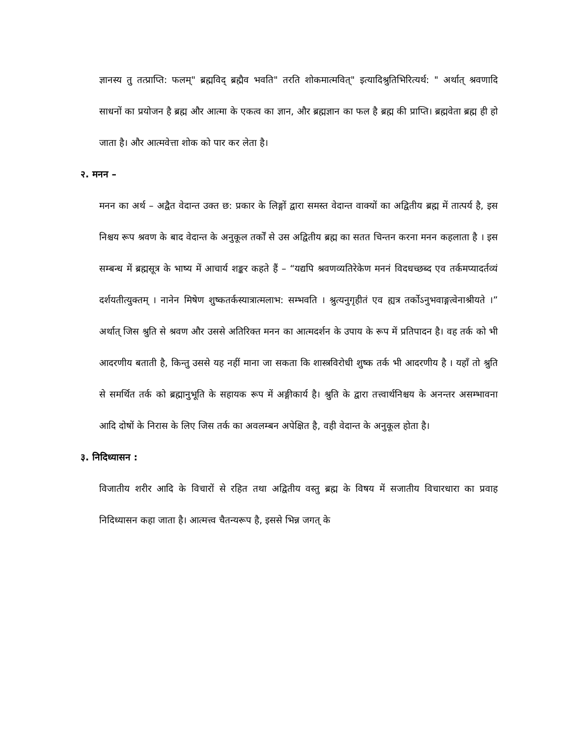ज्ञानस्य तु तत्प्राप्ति: फलम्" ब्रह्मविद् ब्रह्मैव भवति" तरति शोकमात्मवित्" इत्यादिश्रुतिभिरित्यर्थ: " अर्थात् श्रवणादि साधनों का प्रयोजन है ब्रह्म और आत्मा के एकत्व का ज्ञान, और ब्रह्मज्ञान का फल है ब्रह्म की प्राप्ति। ब्रह्मवेता ब्रह्म ही हो जाता है। और आत्मवेत्ता शोक को पार कर लेता है।
२. मनन –
मनन का अर्थ – अद्वैत वेदान्त उक्त छ: प्रकार के लिङ्गों द्वारा समस्त वेदान्त वाक्यों का अद्वितीय ब्रह्म में तात्पर्य है, इस निश्चय रूप श्रवण के बाद वेदान्त के अनुकूल तर्कों से उस अद्वितीय ब्रह्म का सतत चिन्तन करना मनन कहलाता है । इस सम्बन्ध में ब्रह्मसूत्र के भाष्य में आचार्य शङ्कर कहते हैं – “यद्यपि श्रवणव्यतिरेकेण मननं विदधच्छब्द एव तर्कमप्यादर्तव्यं दर्शयतीत्युक्तम् । नानेन मिषेण शुष्कतर्कस्यात्रात्मलाभ: सम्भवति । श्रुत्यनुगृहीतं एव ह्यत्र तर्कोऽनुभवाङ्गत्वेनाश्रीयते ।” अर्थात् जिस श्रुति से श्रवण और उससे अतिरिक्त मनन का आत्मदर्शन के उपाय के रूप में प्रतिपादन है। वह तर्क को भी आदरणीय बताती है, किन्तु उससे यह नहीं माना जा सकता कि शास्त्रविरोधी शुष्क तर्क भी आदरणीय है । यहाँ तो श्रुति से समर्थित तर्क को ब्रह्मानुभूति के सहायक रूप में अङ्गीकार्य है। श्रुति के द्वारा तत्त्वार्थनिश्चय के अनन्तर असम्भावना आदि दोषों के निरास के लिए जिस तर्क का अवलम्बन अपेक्षित है, वही वेदान्त के अनुकूल होता है।
३. निदिध्यासन :
विजातीय शरीर आदि के विचारों से रहित तथा अद्वितीय वस्तु ब्रह्म के विषय में सजातीय विचारधारा का प्रवाह निदिध्यासन कहा जाता है। आत्मत्त्व चैतन्यरूप है, इससे भिन्न जगत् के